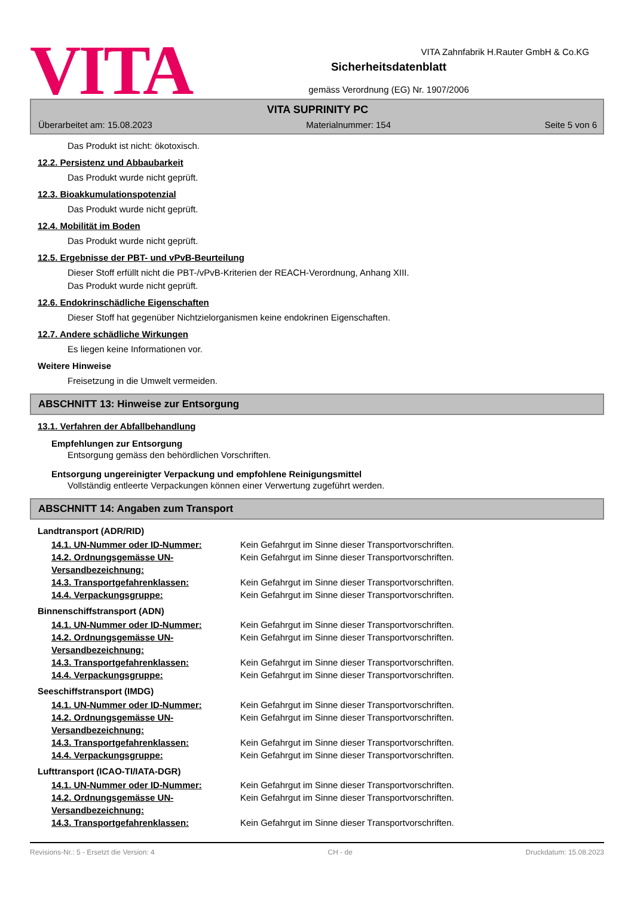VITA
VITA Zahnfabrik H.Rauter GmbH & Co.KG
Sicherheitsdatenblatt
gemäss Verordnung (EG) Nr. 1907/2006
VITA SUPRINITY PC
Überarbeitet am: 15.08.2023 Materialnummer: 154 Seite 5 von 6
Das Produkt ist nicht: ökotoxisch.
12.2. Persistenz und Abbaubarkeit
Das Produkt wurde nicht geprüft.
12.3. Bioakkumulationspotenzial
Das Produkt wurde nicht geprüft.
12.4. Mobilität im Boden
Das Produkt wurde nicht geprüft.
12.5. Ergebnisse der PBT- und vPvB-Beurteilung
Dieser Stoff erfüllt nicht die PBT-/vPvB-Kriterien der REACH-Verordnung, Anhang XIII.
Das Produkt wurde nicht geprüft.
12.6. Endokrinschädliche Eigenschaften
Dieser Stoff hat gegenüber Nichtzielorganismen keine endokrinen Eigenschaften.
12.7. Andere schädliche Wirkungen
Es liegen keine Informationen vor.
Weitere Hinweise
Freisetzung in die Umwelt vermeiden.
ABSCHNITT 13: Hinweise zur Entsorgung
13.1. Verfahren der Abfallbehandlung
Empfehlungen zur Entsorgung
Entsorgung gemäss den behördlichen Vorschriften.
Entsorgung ungereinigter Verpackung und empfohlene Reinigungsmittel
Vollständig entleerte Verpackungen können einer Verwertung zugeführt werden.
ABSCHNITT 14: Angaben zum Transport
Landtransport (ADR/RID)
14.1. UN-Nummer oder ID-Nummer: Kein Gefahrgut im Sinne dieser Transportvorschriften.
14.2. Ordnungsgemässe UN-Versandbezeichnung: Kein Gefahrgut im Sinne dieser Transportvorschriften.
14.3. Transportgefahrenklassen: Kein Gefahrgut im Sinne dieser Transportvorschriften.
14.4. Verpackungsgruppe: Kein Gefahrgut im Sinne dieser Transportvorschriften.
Binnenschiffstransport (ADN)
14.1. UN-Nummer oder ID-Nummer: Kein Gefahrgut im Sinne dieser Transportvorschriften.
14.2. Ordnungsgemässe UN-Versandbezeichnung: Kein Gefahrgut im Sinne dieser Transportvorschriften.
14.3. Transportgefahrenklassen: Kein Gefahrgut im Sinne dieser Transportvorschriften.
14.4. Verpackungsgruppe: Kein Gefahrgut im Sinne dieser Transportvorschriften.
Seeschiffstransport (IMDG)
14.1. UN-Nummer oder ID-Nummer: Kein Gefahrgut im Sinne dieser Transportvorschriften.
14.2. Ordnungsgemässe UN-Versandbezeichnung: Kein Gefahrgut im Sinne dieser Transportvorschriften.
14.3. Transportgefahrenklassen: Kein Gefahrgut im Sinne dieser Transportvorschriften.
14.4. Verpackungsgruppe: Kein Gefahrgut im Sinne dieser Transportvorschriften.
Lufttransport (ICAO-TI/IATA-DGR)
14.1. UN-Nummer oder ID-Nummer: Kein Gefahrgut im Sinne dieser Transportvorschriften.
14.2. Ordnungsgemässe UN-Versandbezeichnung: Kein Gefahrgut im Sinne dieser Transportvorschriften.
14.3. Transportgefahrenklassen: Kein Gefahrgut im Sinne dieser Transportvorschriften.
Revisions-Nr.: 5 - Ersetzt die Version: 4 CH - de Druckdatum: 15.08.2023